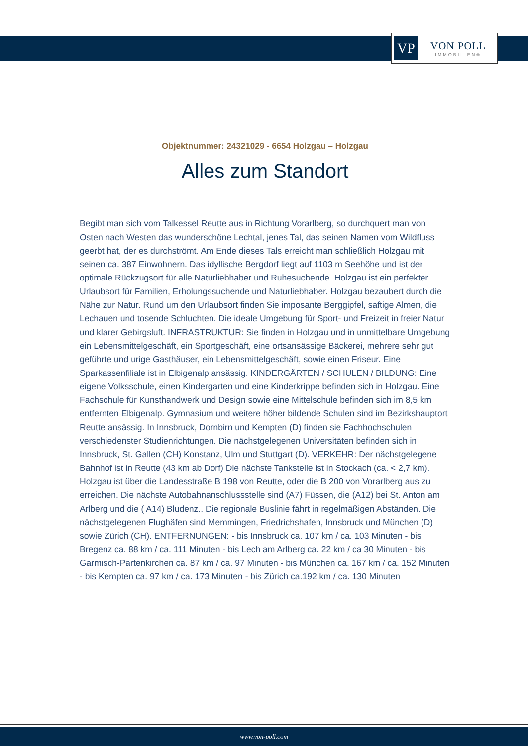VP
VON POLL
IMMOBILIEN®
Objektnummer: 24321029 - 6654 Holzgau – Holzgau
Alles zum Standort
Begibt man sich vom Talkessel Reutte aus in Richtung Vorarlberg, so durchquert man von Osten nach Westen das wunderschöne Lechtal, jenes Tal, das seinen Namen vom Wildfluss geerbt hat, der es durchströmt. Am Ende dieses Tals erreicht man schließlich Holzgau mit seinen ca. 387 Einwohnern. Das idyllische Bergdorf liegt auf 1103 m Seehöhe und ist der optimale Rückzugsort für alle Naturliebhaber und Ruhesuchende. Holzgau ist ein perfekter Urlaubsort für Familien, Erholungssuchende und Naturliebhaber. Holzgau bezaubert durch die Nähe zur Natur. Rund um den Urlaubsort finden Sie imposante Berggipfel, saftige Almen, die Lechauen und tosende Schluchten. Die ideale Umgebung für Sport- und Freizeit in freier Natur und klarer Gebirgsluft. INFRASTRUKTUR: Sie finden in Holzgau und in unmittelbare Umgebung ein Lebensmittelgeschäft, ein Sportgeschäft, eine ortsansässige Bäckerei, mehrere sehr gut geführte und urige Gasthäuser, ein Lebensmittelgeschäft, sowie einen Friseur. Eine Sparkassenfiliale ist in Elbigenalp ansässig. KINDERGÄRTEN / SCHULEN / BILDUNG: Eine eigene Volksschule, einen Kindergarten und eine Kinderkrippe befinden sich in Holzgau. Eine Fachschule für Kunsthandwerk und Design sowie eine Mittelschule befinden sich im 8,5 km entfernten Elbigenalp. Gymnasium und weitere höher bildende Schulen sind im Bezirkshauptort Reutte ansässig. In Innsbruck, Dornbirn und Kempten (D) finden sie Fachhochschulen verschiedenster Studienrichtungen. Die nächstgelegenen Universitäten befinden sich in Innsbruck, St. Gallen (CH) Konstanz, Ulm und Stuttgart (D). VERKEHR: Der nächstgelegene Bahnhof ist in Reutte (43 km ab Dorf) Die nächste Tankstelle ist in Stockach (ca. < 2,7 km). Holzgau ist über die Landesstraße B 198 von Reutte, oder die B 200 von Vorarlberg aus zu erreichen. Die nächste Autobahnanschlussstelle sind (A7) Füssen, die (A12) bei St. Anton am Arlberg und die ( A14) Bludenz.. Die regionale Buslinie fährt in regelmäßigen Abständen. Die nächstgelegenen Flughäfen sind Memmingen, Friedrichshafen, Innsbruck und München (D) sowie Zürich (CH). ENTFERNUNGEN: - bis Innsbruck ca. 107 km / ca. 103 Minuten - bis Bregenz ca. 88 km / ca. 111 Minuten - bis Lech am Arlberg ca. 22 km / ca 30 Minuten - bis Garmisch-Partenkirchen ca. 87 km / ca. 97 Minuten - bis München ca. 167 km / ca. 152 Minuten - bis Kempten ca. 97 km / ca. 173 Minuten - bis Zürich ca.192 km / ca. 130 Minuten
www.von-poll.com